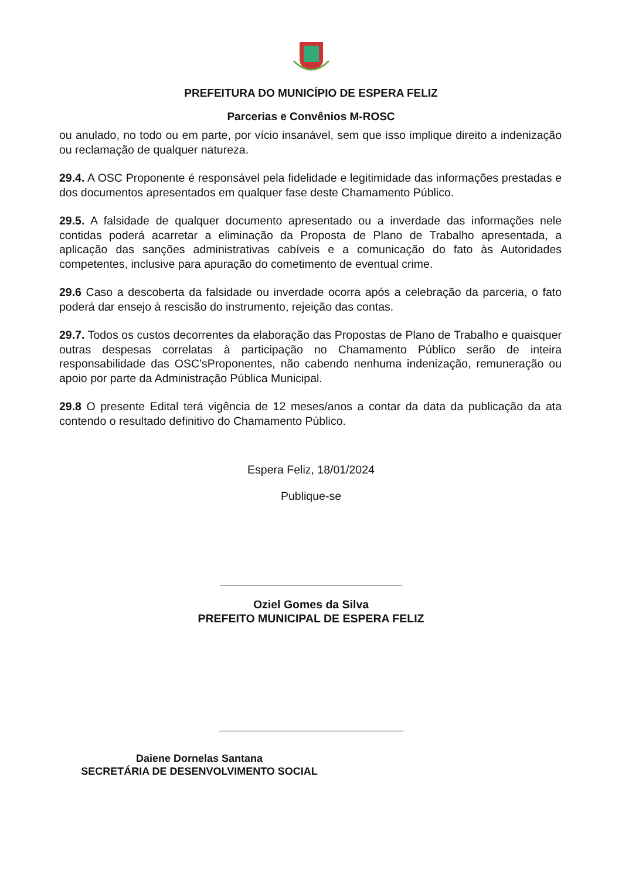PREFEITURA DO MUNICÍPIO DE ESPERA FELIZ
Parcerias e Convênios M-ROSC
ou anulado, no todo ou em parte, por vício insanável, sem que isso implique direito a indenização ou reclamação de qualquer natureza.
29.4. A OSC Proponente é responsável pela fidelidade e legitimidade das informações prestadas e dos documentos apresentados em qualquer fase deste Chamamento Público.
29.5. A falsidade de qualquer documento apresentado ou a inverdade das informações nele contidas poderá acarretar a eliminação da Proposta de Plano de Trabalho apresentada, a aplicação das sanções administrativas cabíveis e a comunicação do fato às Autoridades competentes, inclusive para apuração do cometimento de eventual crime.
29.6 Caso a descoberta da falsidade ou inverdade ocorra após a celebração da parceria, o fato poderá dar ensejo à rescisão do instrumento, rejeição das contas.
29.7. Todos os custos decorrentes da elaboração das Propostas de Plano de Trabalho e quaisquer outras despesas correlatas à participação no Chamamento Público serão de inteira responsabilidade das OSC’sProponentes, não cabendo nenhuma indenização, remuneração ou apoio por parte da Administração Pública Municipal.
29.8 O presente Edital terá vigência de 12 meses/anos a contar da data da publicação da ata contendo o resultado definitivo do Chamamento Público.
Espera Feliz, 18/01/2024
Publique-se
Oziel Gomes da Silva
PREFEITO MUNICIPAL DE ESPERA FELIZ
Daiene Dornelas Santana
SECRETÁRIA DE DESENVOLVIMENTO SOCIAL